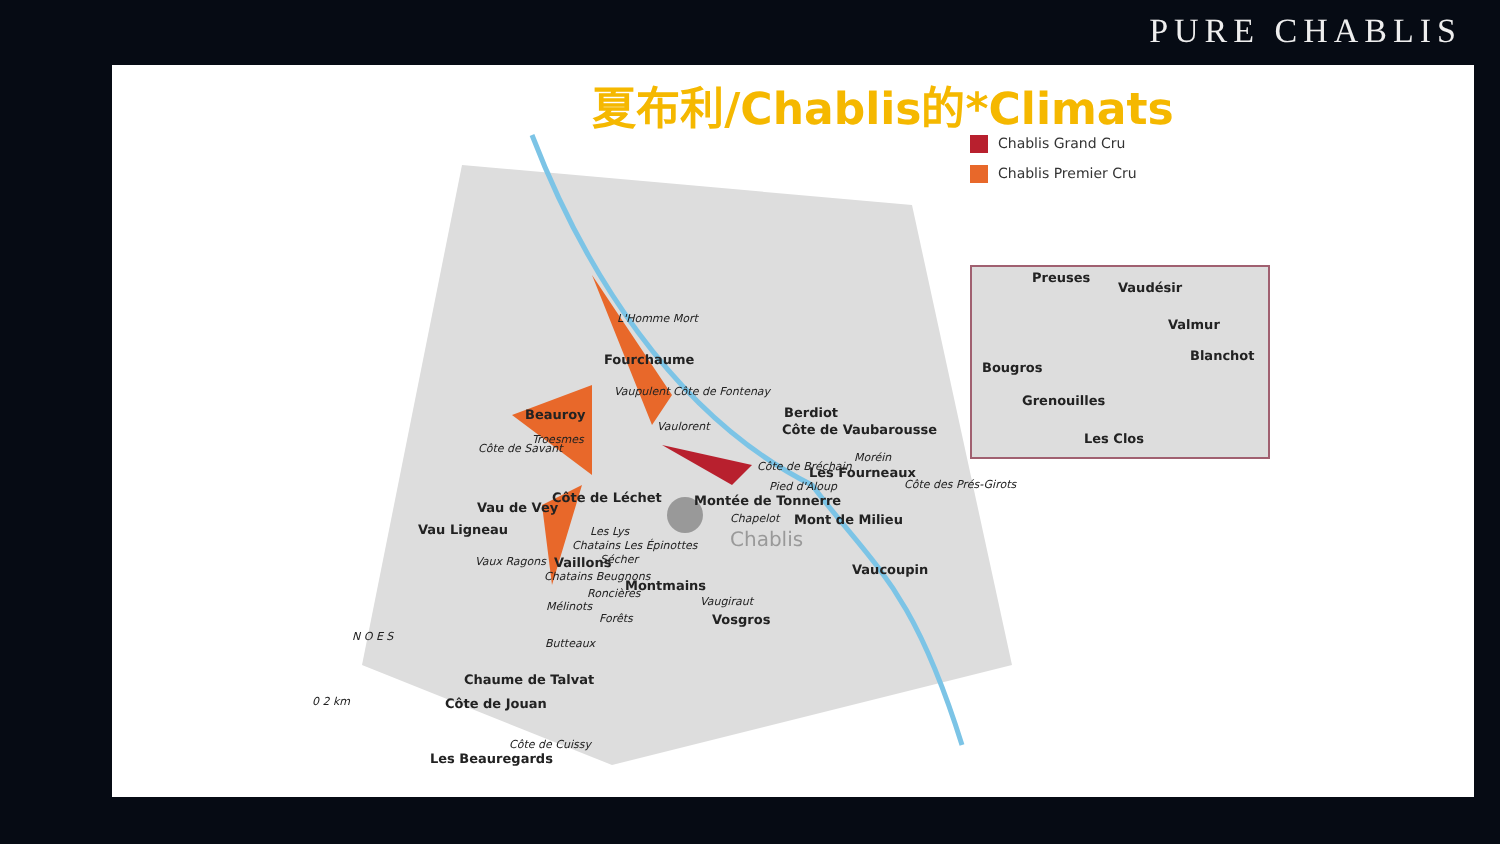PURE CHABLIS
夏布利/Chablis的*Climats
Chablis Grand Cru
Chablis Premier Cru
Preuses
Vaudésir
Valmur
Blanchot
Bougros
Grenouilles
Les Clos
L'Homme Mort
Fourchaume
Vaupulent Côte de Fontenay
Beauroy
Troesmes
Vaulorent
Côte de Savant
Berdiot
Côte de Vaubarousse
Moréin
Côte de Bréchain Les Fourneaux
Côte des Prés-Girots
Pied d'Aloup
Montée de Tonnerre
Chapelot Mont de Milieu
Chablis
Côte de Léchet
Vau de Vey
Vau Ligneau
Vaux Ragons
Les Lys
Chatains Les Épinottes
Vaillons Sécher
Chatains Beugnons
Roncières Montmains
Mélinots
Forêts
Vaugiraut
Vosgros
Vaucoupin
Butteaux
Chaume de Talvat
Côte de Jouan
Côte de Cuissy
Les Beauregards
N O E S
0 2 km